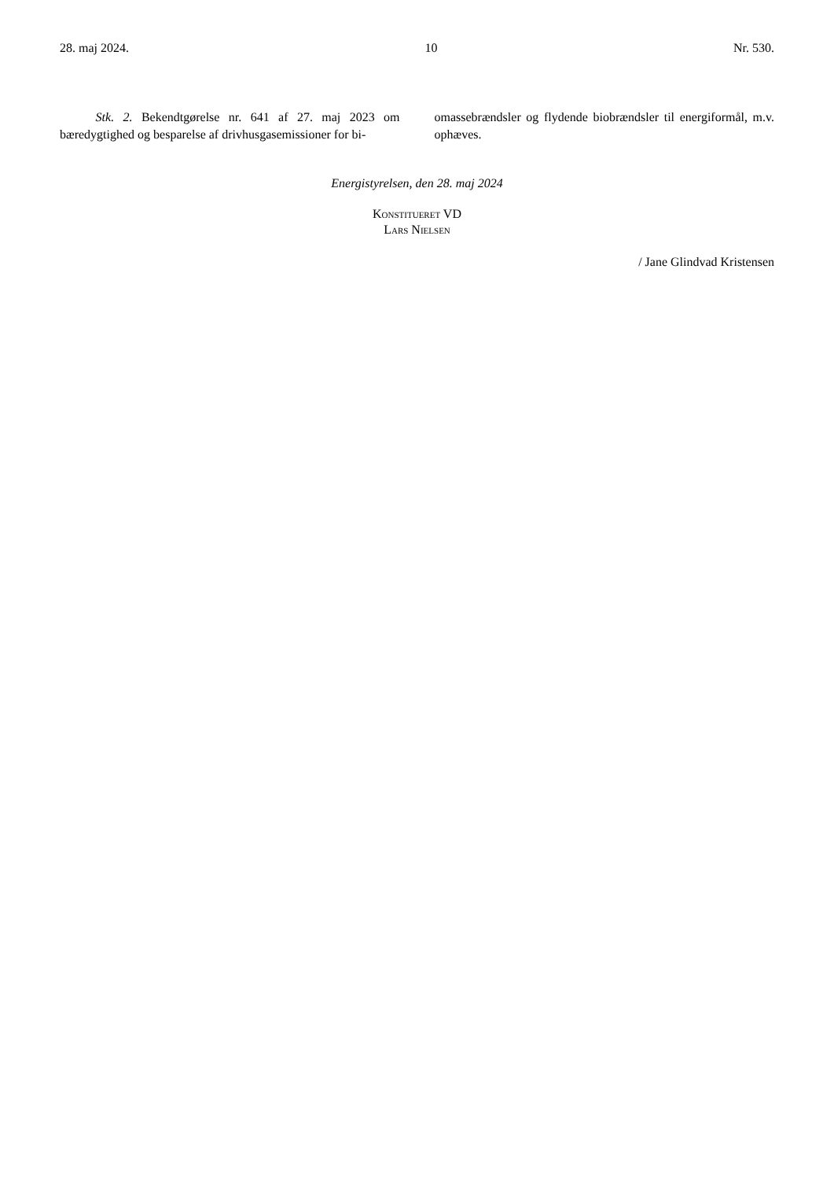28. maj 2024. 10 Nr. 530.
Stk. 2. Bekendtgørelse nr. 641 af 27. maj 2023 om bæredygtighed og besparelse af drivhusgasemissioner for bi-
omassebrændsler og flydende biobrændsler til energiformål, m.v. ophæves.
Energistyrelsen, den 28. maj 2024
Konstitueret VD
Lars Nielsen
/ Jane Glindvad Kristensen